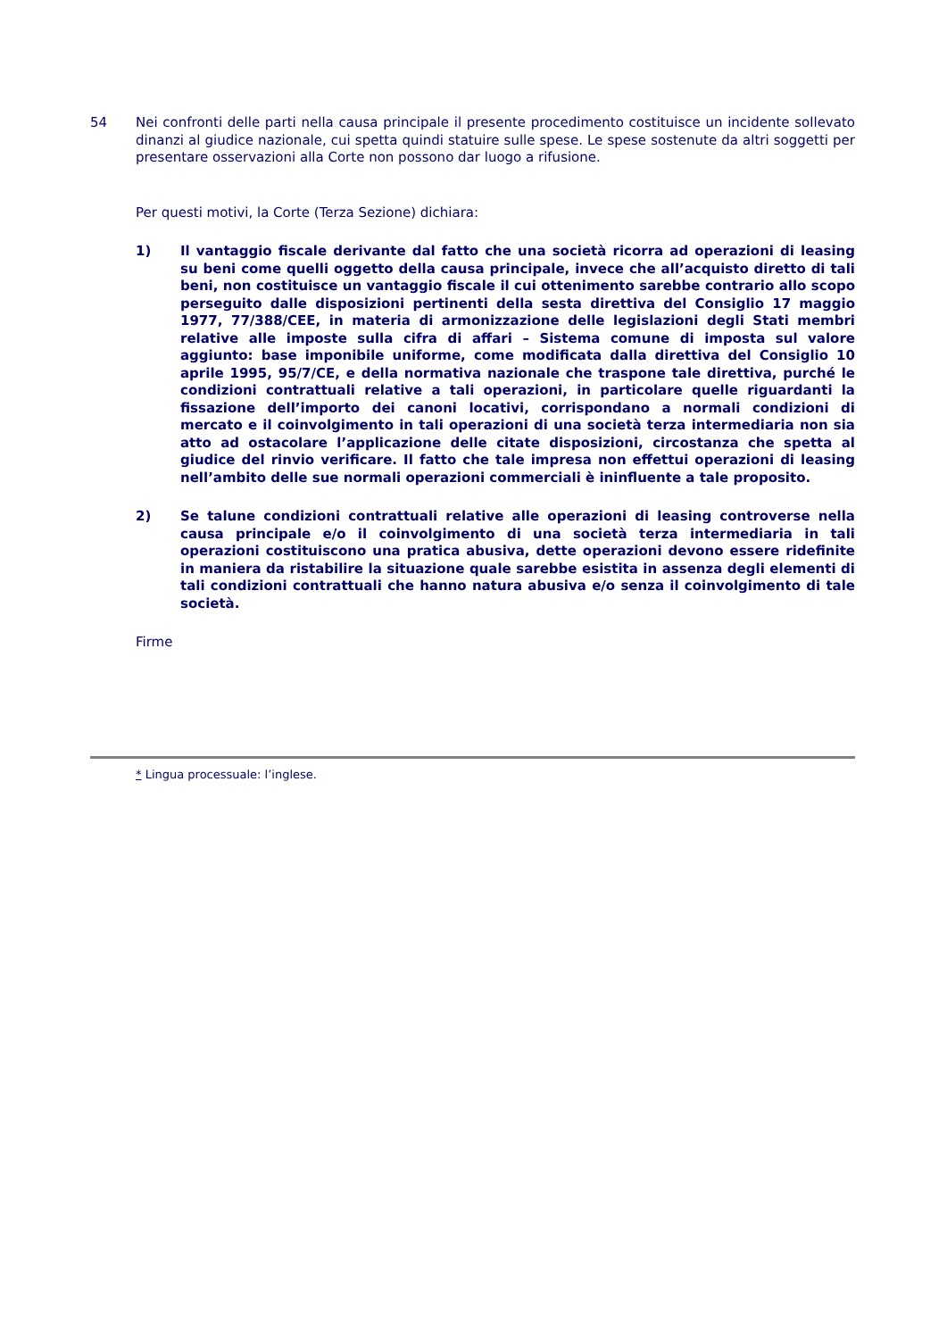54 Nei confronti delle parti nella causa principale il presente procedimento costituisce un incidente sollevato dinanzi al giudice nazionale, cui spetta quindi statuire sulle spese. Le spese sostenute da altri soggetti per presentare osservazioni alla Corte non possono dar luogo a rifusione.
Per questi motivi, la Corte (Terza Sezione) dichiara:
1) Il vantaggio fiscale derivante dal fatto che una società ricorra ad operazioni di leasing su beni come quelli oggetto della causa principale, invece che all’acquisto diretto di tali beni, non costituisce un vantaggio fiscale il cui ottenimento sarebbe contrario allo scopo perseguito dalle disposizioni pertinenti della sesta direttiva del Consiglio 17 maggio 1977, 77/388/CEE, in materia di armonizzazione delle legislazioni degli Stati membri relative alle imposte sulla cifra di affari – Sistema comune di imposta sul valore aggiunto: base imponibile uniforme, come modificata dalla direttiva del Consiglio 10 aprile 1995, 95/7/CE, e della normativa nazionale che traspone tale direttiva, purché le condizioni contrattuali relative a tali operazioni, in particolare quelle riguardanti la fissazione dell’importo dei canoni locativi, corrispondano a normali condizioni di mercato e il coinvolgimento in tali operazioni di una società terza intermediaria non sia atto ad ostacolare l’applicazione delle citate disposizioni, circostanza che spetta al giudice del rinvio verificare. Il fatto che tale impresa non effettui operazioni di leasing nell’ambito delle sue normali operazioni commerciali è ininfluente a tale proposito.
2) Se talune condizioni contrattuali relative alle operazioni di leasing controverse nella causa principale e/o il coinvolgimento di una società terza intermediaria in tali operazioni costituiscono una pratica abusiva, dette operazioni devono essere ridefinite in maniera da ristabilire la situazione quale sarebbe esistita in assenza degli elementi di tali condizioni contrattuali che hanno natura abusiva e/o senza il coinvolgimento di tale società.
Firme
* Lingua processuale: l’inglese.